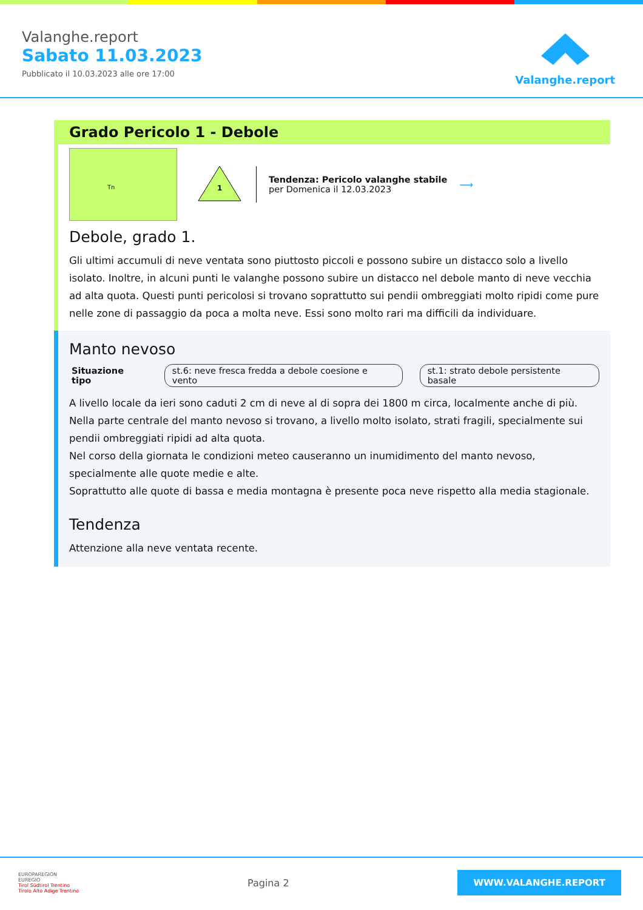Valanghe.report
Sabato 11.03.2023
Pubblicato il 10.03.2023 alle ore 17:00
Valanghe.report
Grado Pericolo 1 - Debole
Tn
1
Tendenza: Pericolo valanghe stabile
per Domenica il 12.03.2023
⟶
Debole, grado 1.
Gli ultimi accumuli di neve ventata sono piuttosto piccoli e possono subire un distacco solo a livello isolato. Inoltre, in alcuni punti le valanghe possono subire un distacco nel debole manto di neve vecchia ad alta quota. Questi punti pericolosi si trovano soprattutto sui pendii ombreggiati molto ripidi come pure nelle zone di passaggio da poca a molta neve. Essi sono molto rari ma difficili da individuare.
Manto nevoso
Situazione tipo st.6: neve fresca fredda a debole coesione e vento st.1: strato debole persistente basale
A livello locale da ieri sono caduti 2 cm di neve al di sopra dei 1800 m circa, localmente anche di più.
Nella parte centrale del manto nevoso si trovano, a livello molto isolato, strati fragili, specialmente sui pendii ombreggiati ripidi ad alta quota.
Nel corso della giornata le condizioni meteo causeranno un inumidimento del manto nevoso, specialmente alle quote medie e alte.
Soprattutto alle quote di bassa e media montagna è presente poca neve rispetto alla media stagionale.
Tendenza
Attenzione alla neve ventata recente.
EUROPAREGION
EUREGIO
Tirol Südtirol Trentino
Tirolo Alto Adige Trentino
Pagina 2
WWW.VALANGHE.REPORT